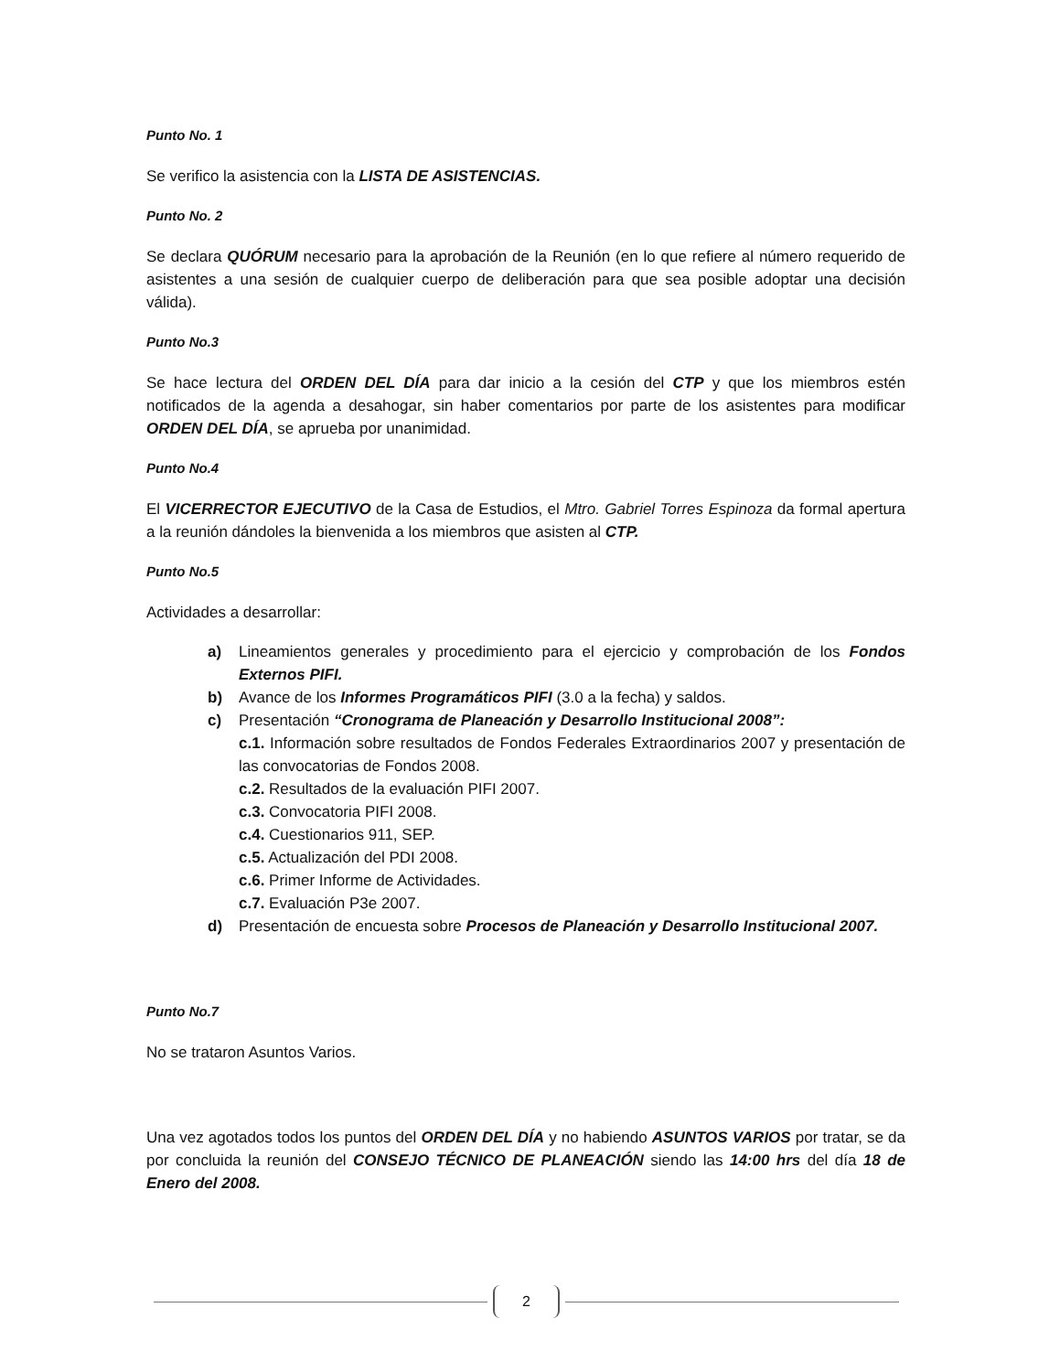Punto No. 1
Se verifico la asistencia con la LISTA DE ASISTENCIAS.
Punto No. 2
Se declara QUÓRUM necesario para la aprobación de la Reunión (en lo que refiere al número requerido de asistentes a una sesión de cualquier cuerpo de deliberación para que sea posible adoptar una decisión válida).
Punto No.3
Se hace lectura del ORDEN DEL DÍA para dar inicio a la cesión del CTP y que los miembros estén notificados de la agenda a desahogar, sin haber comentarios por parte de los asistentes para modificar ORDEN DEL DÍA, se aprueba por unanimidad.
Punto No.4
El VICERRECTOR EJECUTIVO de la Casa de Estudios, el Mtro. Gabriel Torres Espinoza da formal apertura a la reunión dándoles la bienvenida a los miembros que asisten al CTP.
Punto No.5
Actividades a desarrollar:
a) Lineamientos generales y procedimiento para el ejercicio y comprobación de los Fondos Externos PIFI.
b) Avance de los Informes Programáticos PIFI (3.0 a la fecha) y saldos.
c) Presentación “Cronograma de Planeación y Desarrollo Institucional 2008”:
c.1. Información sobre resultados de Fondos Federales Extraordinarios 2007 y presentación de las convocatorias de Fondos 2008.
c.2. Resultados de la evaluación PIFI 2007.
c.3. Convocatoria PIFI 2008.
c.4. Cuestionarios 911, SEP.
c.5. Actualización del PDI 2008.
c.6. Primer Informe de Actividades.
c.7. Evaluación P3e 2007.
d) Presentación de encuesta sobre Procesos de Planeación y Desarrollo Institucional 2007.
Punto No.7
No se trataron Asuntos Varios.
Una vez agotados todos los puntos del ORDEN DEL DÍA y no habiendo ASUNTOS VARIOS por tratar, se da por concluida la reunión del CONSEJO TÉCNICO DE PLANEACIÓN siendo las 14:00 hrs del día 18 de Enero del 2008.
2